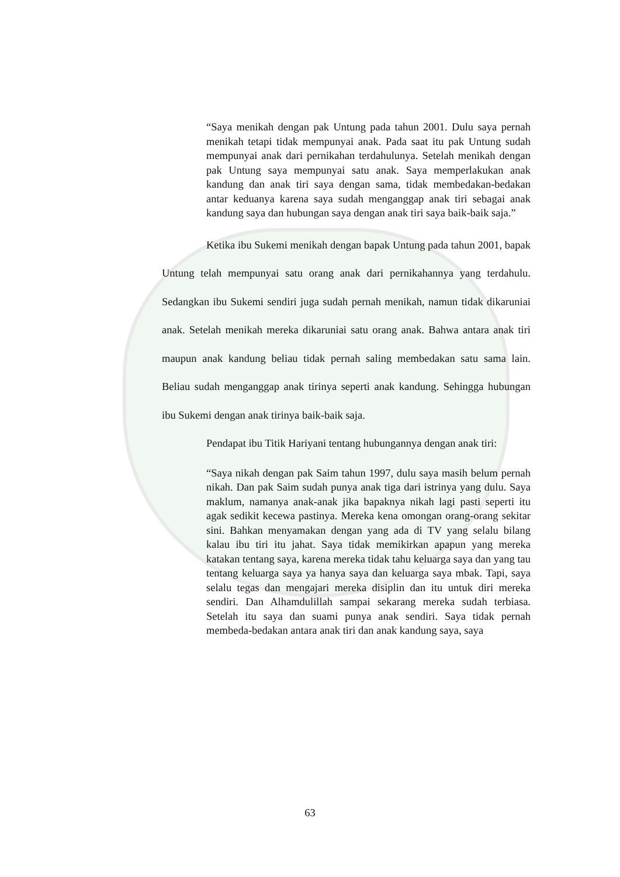“Saya menikah dengan pak Untung pada tahun 2001. Dulu saya pernah menikah tetapi tidak mempunyai anak. Pada saat itu pak Untung sudah mempunyai anak dari pernikahan terdahulunya. Setelah menikah dengan pak Untung saya mempunyai satu anak. Saya memperlakukan anak kandung dan anak tiri saya dengan sama, tidak membedakan-bedakan antar keduanya karena saya sudah menganggap anak tiri sebagai anak kandung saya dan hubungan saya dengan anak tiri saya baik-baik saja.”
Ketika ibu Sukemi menikah dengan bapak Untung pada tahun 2001, bapak Untung telah mempunyai satu orang anak dari pernikahannya yang terdahulu. Sedangkan ibu Sukemi sendiri juga sudah pernah menikah, namun tidak dikaruniai anak. Setelah menikah mereka dikaruniai satu orang anak. Bahwa antara anak tiri maupun anak kandung beliau tidak pernah saling membedakan satu sama lain. Beliau sudah menganggap anak tirinya seperti anak kandung. Sehingga hubungan ibu Sukemi dengan anak tirinya baik-baik saja.
Pendapat ibu Titik Hariyani tentang hubungannya dengan anak tiri:
“Saya nikah dengan pak Saim tahun 1997, dulu saya masih belum pernah nikah. Dan pak Saim sudah punya anak tiga dari istrinya yang dulu. Saya maklum, namanya anak-anak jika bapaknya nikah lagi pasti seperti itu agak sedikit kecewa pastinya. Mereka kena omongan orang-orang sekitar sini. Bahkan menyamakan dengan yang ada di TV yang selalu bilang kalau ibu tiri itu jahat. Saya tidak memikirkan apapun yang mereka katakan tentang saya, karena mereka tidak tahu keluarga saya dan yang tau tentang keluarga saya ya hanya saya dan keluarga saya mbak. Tapi, saya selalu tegas dan mengajari mereka disiplin dan itu untuk diri mereka sendiri. Dan Alhamdulillah sampai sekarang mereka sudah terbiasa. Setelah itu saya dan suami punya anak sendiri. Saya tidak pernah membeda-bedakan antara anak tiri dan anak kandung saya, saya
63